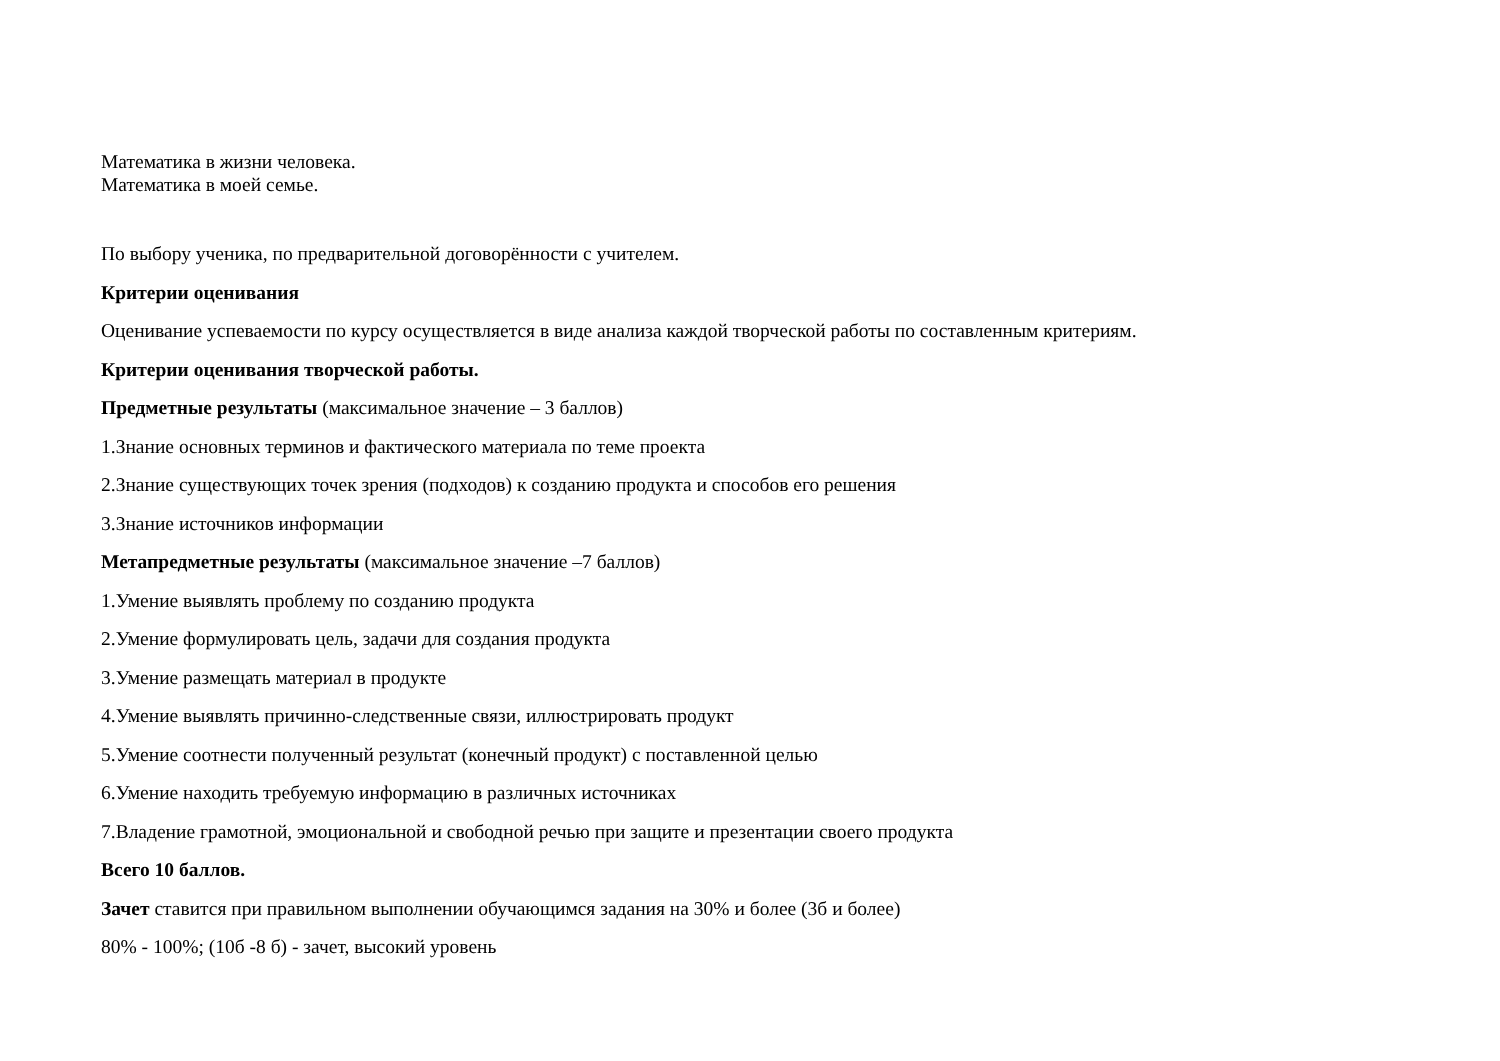Математика в жизни человека.
Математика в моей семье.
По выбору ученика, по предварительной договорённости с учителем.
Критерии оценивания
Оценивание успеваемости по курсу осуществляется в виде анализа каждой творческой работы по составленным критериям.
Критерии оценивания творческой работы.
Предметные результаты (максимальное значение – 3 баллов)
1.Знание основных терминов и фактического материала по теме проекта
2.Знание существующих точек зрения (подходов) к созданию продукта и способов его решения
3.Знание источников информации
Метапредметные результаты (максимальное значение –7 баллов)
1.Умение выявлять проблему по созданию продукта
2.Умение формулировать цель, задачи для создания продукта
3.Умение размещать материал в продукте
4.Умение выявлять причинно-следственные связи, иллюстрировать продукт
5.Умение соотнести полученный результат (конечный продукт) с поставленной целью
6.Умение находить требуемую информацию в различных источниках
7.Владение грамотной, эмоциональной и свободной речью при защите и презентации своего продукта
Всего 10 баллов.
Зачет ставится при правильном выполнении обучающимся задания на 30% и более (3б и более)
80% - 100%; (10б -8 б) - зачет, высокий уровень